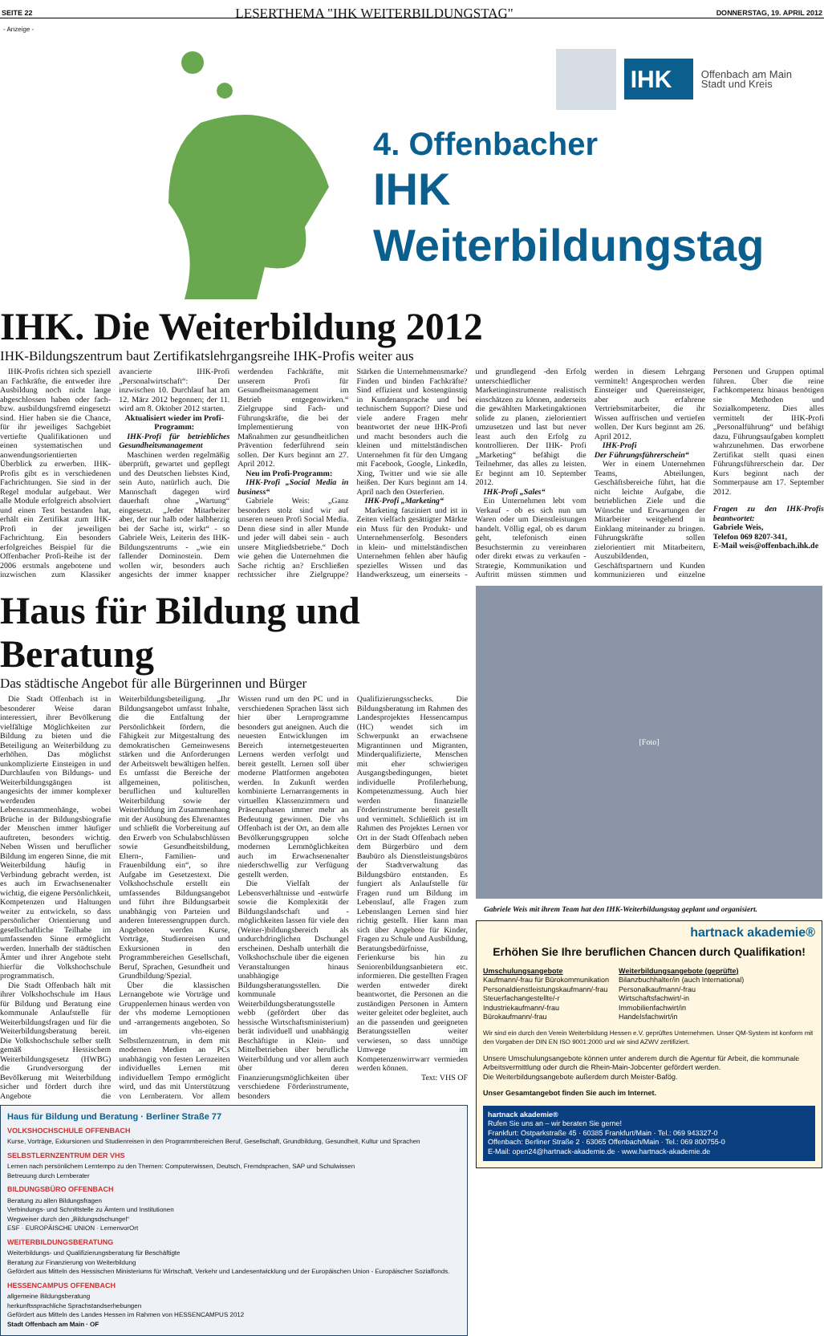SEITE 22 LESERTHEMA "IHK WEITERBILDUNGSTAG" DONNERSTAG, 19. APRIL 2012
- Anzeige -
IHK
Offenbach am Main
Stadt und Kreis
4. Offenbacher
IHK
Weiterbildungstag
IHK. Die Weiterbildung 2012
IHK-Bildungszentrum baut Zertifikatslehrgangsreihe IHK-Profis weiter aus
IHK-Profis richten sich speziell an Fachkräfte, die entweder ihre Ausbildung noch nicht lange abgeschlossen haben oder fach- bzw. ausbildungsfremd eingesetzt sind. Hier haben sie die Chance, für ihr jeweiliges Sachgebiet vertiefte Qualifikationen und einen systematischen und anwendungsorientierten Überblick zu erwerben. IHK-Profis gibt es in verschiedenen Fachrichtungen. Sie sind in der Regel modular aufgebaut. Wer alle Module erfolgreich absolviert und einen Test bestanden hat, erhält ein Zertifikat zum IHK-Profi in der jeweiligen Fachrichtung. Ein besonders erfolgreiches Beispiel für die Offenbacher Profi-Reihe ist der 2006 erstmals angebotene und inzwischen zum Klassiker avancierte IHK-Profi „Personalwirtschaft“: Der inzwischen 10. Durchlauf hat am 12. März 2012 begonnen; der 11. wird am 8. Oktober 2012 starten.
Aktualisiert wieder im Profi-Programm:
IHK-Profi für betriebliches Gesundheitsmanagement
Maschinen werden regelmäßig überprüft, gewartet und gepflegt und des Deutschen liebstes Kind, sein Auto, natürlich auch. Die Mannschaft dagegen wird dauerhaft ohne „Wartung“ eingesetzt. „Jeder Mitarbeiter aber, der nur halb oder halbherzig bei der Sache ist, wirkt“ - so Gabriele Weis, Leiterin des IHK-Bildungszentrums - „wie ein fallender Dominostein. Dem wollen wir, besonders auch angesichts der immer knapper werdenden Fachkräfte, mit unserem Profi für Gesundheitsmanagement im Betrieb entgegenwirken.“ Zielgruppe sind Fach- und Führungskräfte, die bei der Implementierung von Maßnahmen zur gesundheitlichen Prävention federführend sein sollen. Der Kurs beginnt am 27. April 2012.
Neu im Profi-Programm:
IHK-Profi „Social Media in business“
Gabriele Weis: „Ganz besonders stolz sind wir auf unseren neuen Profi Social Media. Denn diese sind in aller Munde und jeder will dabei sein - auch unsere Mitgliedsbetriebe.“ Doch wie gehen die Unternehmen die Sache richtig an? Erschließen rechtssicher ihre Zielgruppe? Stärken die Unternehmensmarke? Finden und binden Fachkräfte? Sind effizient und kostengünstig in Kundenansprache und bei technischem Support? Diese und viele andere Fragen mehr beantwortet der neue IHK-Profi und macht besonders auch die kleinen und mittelständischen Unternehmen fit für den Umgang mit Facebook, Google, LinkedIn, Xing, Twitter und wie sie alle heißen. Der Kurs beginnt am 14. April nach den Osterferien.
IHK-Profi „Marketing“
Marketing fasziniert und ist in Zeiten vielfach gesättigter Märkte ein Muss für den Produkt- und Unternehmenserfolg. Besonders in klein- und mittelständischen Unternehmen fehlen aber häufig spezielles Wissen und das Handwerkszeug, um einerseits - und grundlegend -den Erfolg unterschiedlicher Marketinginstrumente realistisch einschätzen zu können, anderseits die gewählten Marketingaktionen solide zu planen, zielorientiert umzusetzen und last but never least auch den Erfolg zu kontrollieren. Der IHK- Profi „Marketing“ befähigt die Teilnehmer, das alles zu leisten. Er beginnt am 10. September 2012.
IHK-Profi „Sales“
Ein Unternehmen lebt vom Verkauf - ob es sich nun um Waren oder um Dienstleistungen handelt. Völlig egal, ob es darum geht, telefonisch einen Besuchstermin zu vereinbaren oder direkt etwas zu verkaufen - Strategie, Kommunikation und Auftritt müssen stimmen und werden in diesem Lehrgang vermittelt! Angesprochen werden Einsteiger und Quereinsteiger, aber auch erfahrene Vertriebsmitarbeiter, die ihr Wissen auffrischen und vertiefen wollen. Der Kurs beginnt am 26. April 2012.
IHK-Profi
Der Führungsführerschein“
Wer in einem Unternehmen Teams, Abteilungen, Geschäftsbereiche führt, hat die nicht leichte Aufgabe, die betrieblichen Ziele und die Wünsche und Erwartungen der Mitarbeiter weitgehend in Einklang miteinander zu bringen. Führungskräfte sollen zielorientiert mit Mitarbeitern, Auszubildenden, Geschäftspartnern und Kunden kommunizieren und einzelne Personen und Gruppen optimal führen. Über die reine Fachkompetenz hinaus benötigen sie Methoden und Sozialkompetenz. Dies alles vermittelt der IHK-Profi „Personalführung“ und befähigt dazu, Führungsaufgaben komplett wahrzunehmen. Das erworbene Zertifikat stellt quasi einen Führungsführerschein dar. Der Kurs beginnt nach der Sommerpause am 17. September 2012.
Fragen zu den IHK-Profis beantwortet:
Gabriele Weis,
Telefon 069 8207-341,
E-Mail weis@offenbach.ihk.de
Haus für Bildung und Beratung
Das städtische Angebot für alle Bürgerinnen und Bürger
Die Stadt Offenbach ist in besonderer Weise daran interessiert, ihrer Bevölkerung vielfältige Möglichkeiten zur Bildung zu bieten und die Beteiligung an Weiterbildung zu erhöhen. Das möglichst unkomplizierte Einsteigen in und Durchlaufen von Bildungs- und Weiterbildungsgängen ist angesichts der immer komplexer werdenden Lebenszusammenhänge, wobei Brüche in der Bildungsbiografie der Menschen immer häufiger auftreten, besonders wichtig. Neben Wissen und beruflicher Bildung im engeren Sinne, die mit Weiterbildung häufig in Verbindung gebracht werden, ist es auch im Erwachsenenalter wichtig, die eigene Persönlichkeit, Kompetenzen und Haltungen weiter zu entwickeln, so dass persönlicher Orientierung und gesellschaftliche Teilhabe im umfassenden Sinne ermöglicht werden. Innerhalb der städtischen Ämter und ihrer Angebote steht hierfür die Volkshochschule programmatisch.
Die Stadt Offenbach hält mit ihrer Volkshochschule im Haus für Bildung und Beratung eine kommunale Anlaufstelle für Weiterbildungsfragen und für die Weiterbildungsberatung bereit. Die Volkshochschule selber stellt gemäß Hessischem Weiterbildungsgesetz (HWBG) die Grundversorgung der Bevölkerung mit Weiterbildung sicher und fördert durch ihre Angebote die Weiterbildungsbeteiligung. „Ihr Bildungsangebot umfasst Inhalte, die die Entfaltung der Persönlichkeit fördern, die Fähigkeit zur Mitgestaltung des demokratischen Gemeinwesens stärken und die Anforderungen der Arbeitswelt bewältigen helfen. Es umfasst die Bereiche der allgemeinen, politischen, beruflichen und kulturellen Weiterbildung sowie der Weiterbildung im Zusammenhang mit der Ausübung des Ehrenamtes und schließt die Vorbereitung auf den Erwerb von Schulabschlüssen sowie Gesundheitsbildung, Eltern-, Familien- und Frauenbildung ein“, so ihre Aufgabe im Gesetzestext. Die Volkshochschule erstellt ein umfassendes Bildungsangebot und führt ihre Bildungsarbeit unabhängig von Parteien und anderen Interessengruppen durch. Angeboten werden Kurse, Vorträge, Studienreisen und Exkursionen in den Programmbereichen Gesellschaft, Beruf, Sprachen, Gesundheit und Grundbildung/Spezial.
Über die klassischen Lernangebote wie Vorträge und Gruppenlernen hinaus werden von der vhs moderne Lernoptionen und -arrangements angeboten. So im vhs-eigenen Selbstlernzentrum, in dem mit modernen Medien an PCs unabhängig von festen Lernzeiten individuelles Lernen mit individuellem Tempo ermöglicht wird, und das mit Unterstützung von Lernberatern. Vor allem Wissen rund um den PC und in verschiedenen Sprachen lässt sich hier über Lernprogramme besonders gut aneignen. Auch die neuesten Entwicklungen im Bereich internetgesteuerten Lernens werden verfolgt und bereit gestellt. Lernen soll über moderne Plattformen angeboten werden. In Zukunft werden kombinierte Lernarrangements in virtuellen Klassenzimmern und Präsenzphasen immer mehr an Bedeutung gewinnen. Die vhs Offenbach ist der Ort, an dem alle Bevölkerungsgruppen solche modernen Lernmöglichkeiten auch im Erwachsenenalter niederschwellig zur Verfügung gestellt werden.
Die Vielfalt der Lebensverhältnisse und -entwürfe sowie die Komplexität der Bildungslandschaft und -möglichkeiten lassen für viele den (Weiter-)bildungsbereich als undurchdringlichen Dschungel erscheinen. Deshalb unterhält die Volkshochschule über die eigenen Veranstaltungen hinaus unabhängige Bildungsberatungsstellen. Die kommunale Weiterbildungsberatungsstelle webb (gefördert über das hessische Wirtschaftsministerium) berät individuell und unabhängig Beschäftigte in Klein- und Mittelbetrieben über berufliche Weiterbildung und vor allem auch über deren Finanzierungsmöglichkeiten über verschiedene Förderinstrumente, besonders Qualifizierungsschecks. Die Bildungsberatung im Rahmen des Landesprojektes Hessencampus (HC) wendet sich im Schwerpunkt an erwachsene Migrantinnen und Migranten, Minderqualifizierte, Menschen mit eher schwierigen Ausgangsbedingungen, bietet individuelle Profilerhebung, Kompetenzmessung. Auch hier werden finanzielle Förderinstrumente bereit gestellt und vermittelt. Schließlich ist im Rahmen des Projektes Lernen vor Ort in der Stadt Offenbach neben dem Bürgerbüro und dem Baubüro als Dienstleistungsbüros der Stadtverwaltung das Bildungsbüro entstanden. Es fungiert als Anlaufstelle für Fragen rund um Bildung im Lebenslauf, alle Fragen zum Lebenslangen Lernen sind hier richtig gestellt. Hier kann man sich über Angebote für Kinder, Fragen zu Schule und Ausbildung, Beratungsbedürfnisse, Ferienkurse bis hin zu Seniorenbildungsanbietern etc. informieren. Die gestellten Fragen werden entweder direkt beantwortet, die Personen an die zuständigen Personen in Ämtern weiter geleitet oder begleitet, auch an die passenden und geeigneten Beratungsstellen weiter verwiesen, so dass unnötige Umwege im Kompetenzenwirrwarr vermieden werden können.
Text: VHS OF
Haus für Bildung und Beratung · Berliner Straße 77
VOLKSHOCHSCHULE OFFENBACH
Kurse, Vorträge, Exkursionen und Studienreisen in den Programmbereichen Beruf, Gesellschaft, Grundbildung, Gesundheit, Kultur und Sprachen
SELBSTLERNZENTRUM DER VHS
Lernen nach persönlichem Lerntempo zu den Themen: Computerwissen, Deutsch, Fremdsprachen, SAP und Schulwissen
Betreuung durch Lernberater
BILDUNGSBÜRO OFFENBACH
Beratung zu allen Bildungsfragen
Verbindungs- und Schnittstelle zu Ämtern und Institutionen
Wegweiser durch den „Bildungsdschungel“
ESF · EUROPÄISCHE UNION · LernenvorOrt
WEITERBILDUNGSBERATUNG
Weiterbildungs- und Qualifizierungsberatung für Beschäftigte
Beratung zur Finanzierung von Weiterbildung
Gefördert aus Mitteln des Hessischen Ministeriums für Wirtschaft, Verkehr und Landesentwicklung und der Europäischen Union - Europäischer Sozialfonds.
HESSENCAMPUS OFFENBACH
allgemeine Bildungsberatung
herkunftssprachliche Sprachstandserhebungen
Gefördert aus Mitteln des Landes Hessen im Rahmen von HESSENCAMPUS 2012
Stadt Offenbach am Main · OF
[Foto]
Gabriele Weis mit ihrem Team hat den IHK-Weiterbildungstag geplant und organisiert.
hartnack akademie®
Erhöhen Sie Ihre beruflichen Chancen durch Qualifikation!
Umschulungsangebote
Kaufmann/-frau für Bürokommunikation
Personaldienstleistungskaufmann/-frau
Steuerfachangestellte/-r
Industriekaufmann/-frau
Bürokaufmann/-frau
Weiterbildungsangebote (geprüfte)
Bilanzbuchhalter/in (auch International)
Personalkaufmann/-frau
Wirtschaftsfachwirt/-in
Immobilienfachwirt/in
Handelsfachwirt/in
Wir sind ein durch den Verein Weiterbildung Hessen e.V. geprüftes Unternehmen. Unser QM-System ist konform mit den Vorgaben der DIN EN ISO 9001:2000 und wir sind AZWV zertifiziert.
Unsere Umschulungsangebote können unter anderem durch die Agentur für Arbeit, die kommunale Arbeitsvermittlung oder durch die Rhein-Main-Jobcenter gefördert werden.
Die Weiterbildungsangebote außerdem durch Meister-Bafög.
Unser Gesamtangebot finden Sie auch im Internet.
hartnack akademie®
Rufen Sie uns an – wir beraten Sie gerne!
Frankfurt: Ostparkstraße 45 · 60385 Frankfurt/Main · Tel.: 069 943327-0
Offenbach: Berliner Straße 2 · 63065 Offenbach/Main · Tel.: 069 800755-0
E-Mail: open24@hartnack-akademie.de · www.hartnack-akademie.de